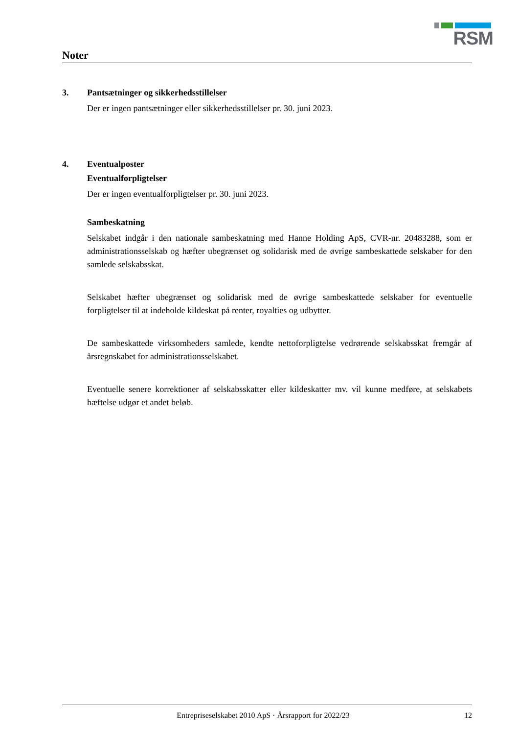RSM
Noter
3. Pantsætninger og sikkerhedsstillelser
Der er ingen pantsætninger eller sikkerhedsstillelser pr. 30. juni 2023.
4. Eventualposter
Eventualforpligtelser
Der er ingen eventualforpligtelser pr. 30. juni 2023.
Sambeskatning
Selskabet indgår i den nationale sambeskatning med Hanne Holding ApS, CVR-nr. 20483288, som er administrationsselskab og hæfter ubegrænset og solidarisk med de øvrige sambeskattede selskaber for den samlede selskabsskat.
Selskabet hæfter ubegrænset og solidarisk med de øvrige sambeskattede selskaber for eventuelle forpligtelser til at indeholde kildeskat på renter, royalties og udbytter.
De sambeskattede virksomheders samlede, kendte nettoforpligtelse vedrørende selskabsskat fremgår af årsregnskabet for administrationsselskabet.
Eventuelle senere korrektioner af selskabsskatter eller kildeskatter mv. vil kunne medføre, at selskabets hæftelse udgør et andet beløb.
Entrepriseselskabet 2010 ApS · Årsrapport for 2022/23 12